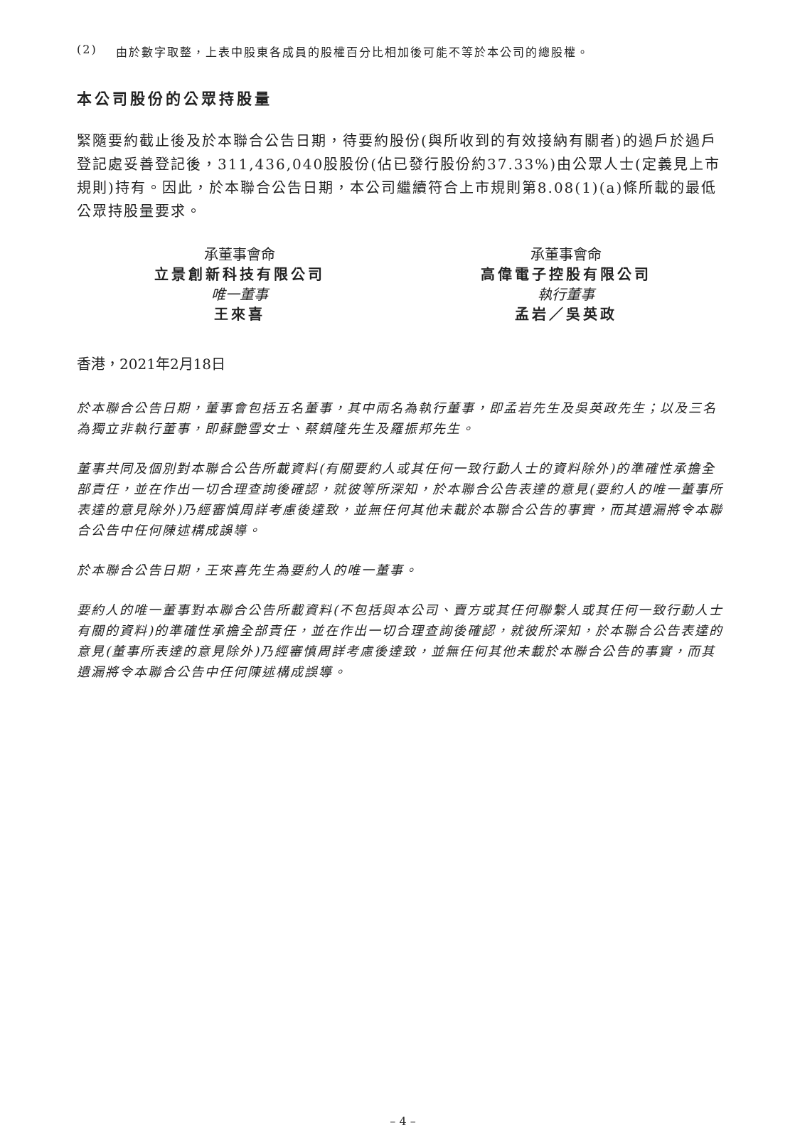(2) 由於數字取整，上表中股東各成員的股權百分比相加後可能不等於本公司的總股權。
本公司股份的公眾持股量
緊隨要約截止後及於本聯合公告日期，待要約股份(與所收到的有效接納有關者)的過戶於過戶登記處妥善登記後，311,436,040股股份(佔已發行股份約37.33%)由公眾人士(定義見上市規則)持有。因此，於本聯合公告日期，本公司繼續符合上市規則第8.08(1)(a)條所載的最低公眾持股量要求。
承董事會命
立景創新科技有限公司
唯一董事
王來喜
承董事會命
高偉電子控股有限公司
執行董事
孟岩／吳英政
香港，2021年2月18日
於本聯合公告日期，董事會包括五名董事，其中兩名為執行董事，即孟岩先生及吳英政先生；以及三名為獨立非執行董事，即蘇艷雪女士、蔡鎮隆先生及羅振邦先生。
董事共同及個別對本聯合公告所載資料(有關要約人或其任何一致行動人士的資料除外)的準確性承擔全部責任，並在作出一切合理查詢後確認，就彼等所深知，於本聯合公告表達的意見(要約人的唯一董事所表達的意見除外)乃經審慎周詳考慮後達致，並無任何其他未載於本聯合公告的事實，而其遺漏將令本聯合公告中任何陳述構成誤導。
於本聯合公告日期，王來喜先生為要約人的唯一董事。
要約人的唯一董事對本聯合公告所載資料(不包括與本公司、賣方或其任何聯繫人或其任何一致行動人士有關的資料)的準確性承擔全部責任，並在作出一切合理查詢後確認，就彼所深知，於本聯合公告表達的意見(董事所表達的意見除外)乃經審慎周詳考慮後達致，並無任何其他未載於本聯合公告的事實，而其遺漏將令本聯合公告中任何陳述構成誤導。
– 4 –